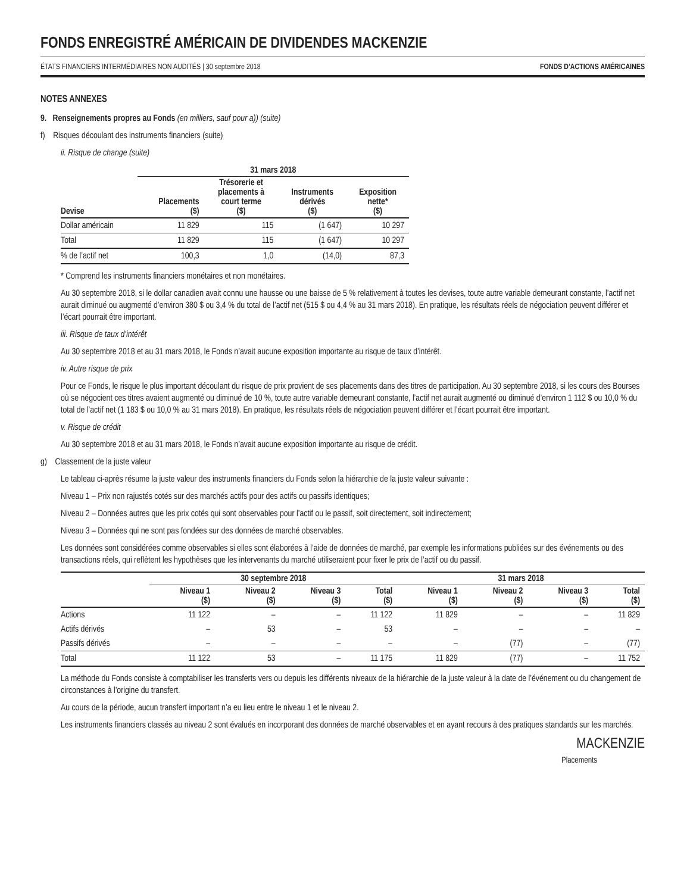FONDS ENREGISTRÉ AMÉRICAIN DE DIVIDENDES MACKENZIE
ÉTATS FINANCIERS INTERMÉDIAIRES NON AUDITÉS | 30 septembre 2018 FONDS D’ACTIONS AMÉRICAINES
NOTES ANNEXES
9. Renseignements propres au Fonds (en milliers, sauf pour a)) (suite)
f) Risques découlant des instruments financiers (suite)
ii. Risque de change (suite)
| | 31 mars 2018 | | | |
| --- | --- | --- | --- | --- |
| Devise | Placements ($) | Trésorerie et placements à court terme ($) | Instruments dérivés ($) | Exposition nette* ($) |
| Dollar américain | 11 829 | 115 | (1 647) | 10 297 |
| Total | 11 829 | 115 | (1 647) | 10 297 |
| % de l’actif net | 100,3 | 1,0 | (14,0) | 87,3 |
* Comprend les instruments financiers monétaires et non monétaires.
Au 30 septembre 2018, si le dollar canadien avait connu une hausse ou une baisse de 5 % relativement à toutes les devises, toute autre variable demeurant constante, l’actif net aurait diminué ou augmenté d’environ 380 $ ou 3,4 % du total de l’actif net (515 $ ou 4,4 % au 31 mars 2018). En pratique, les résultats réels de négociation peuvent différer et l’écart pourrait être important.
iii. Risque de taux d’intérêt
Au 30 septembre 2018 et au 31 mars 2018, le Fonds n’avait aucune exposition importante au risque de taux d’intérêt.
iv. Autre risque de prix
Pour ce Fonds, le risque le plus important découlant du risque de prix provient de ses placements dans des titres de participation. Au 30 septembre 2018, si les cours des Bourses où se négocient ces titres avaient augmenté ou diminué de 10 %, toute autre variable demeurant constante, l’actif net aurait augmenté ou diminué d’environ 1 112 $ ou 10,0 % du total de l’actif net (1 183 $ ou 10,0 % au 31 mars 2018). En pratique, les résultats réels de négociation peuvent différer et l’écart pourrait être important.
v. Risque de crédit
Au 30 septembre 2018 et au 31 mars 2018, le Fonds n’avait aucune exposition importante au risque de crédit.
g) Classement de la juste valeur
Le tableau ci-après résume la juste valeur des instruments financiers du Fonds selon la hiérarchie de la juste valeur suivante :
Niveau 1 – Prix non rajustés cotés sur des marchés actifs pour des actifs ou passifs identiques;
Niveau 2 – Données autres que les prix cotés qui sont observables pour l’actif ou le passif, soit directement, soit indirectement;
Niveau 3 – Données qui ne sont pas fondées sur des données de marché observables.
Les données sont considérées comme observables si elles sont élaborées à l’aide de données de marché, par exemple les informations publiées sur des événements ou des transactions réels, qui reflètent les hypothèses que les intervenants du marché utiliseraient pour fixer le prix de l’actif ou du passif.
| | 30 septembre 2018 | | | | 31 mars 2018 | | | |
| --- | --- | --- | --- | --- | --- | --- | --- | --- |
| | Niveau 1 ($) | Niveau 2 ($) | Niveau 3 ($) | Total ($) | Niveau 1 ($) | Niveau 2 ($) | Niveau 3 ($) | Total ($) |
| Actions | 11 122 | – | – | 11 122 | 11 829 | – | – | 11 829 |
| Actifs dérivés | – | 53 | – | 53 | – | – | – | – |
| Passifs dérivés | – | – | – | – | – | (77) | – | (77) |
| Total | 11 122 | 53 | – | 11 175 | 11 829 | (77) | – | 11 752 |
La méthode du Fonds consiste à comptabiliser les transferts vers ou depuis les différents niveaux de la hiérarchie de la juste valeur à la date de l’événement ou du changement de circonstances à l’origine du transfert.
Au cours de la période, aucun transfert important n’a eu lieu entre le niveau 1 et le niveau 2.
Les instruments financiers classés au niveau 2 sont évalués en incorporant des données de marché observables et en ayant recours à des pratiques standards sur les marchés.
MACKENZIE
Placements